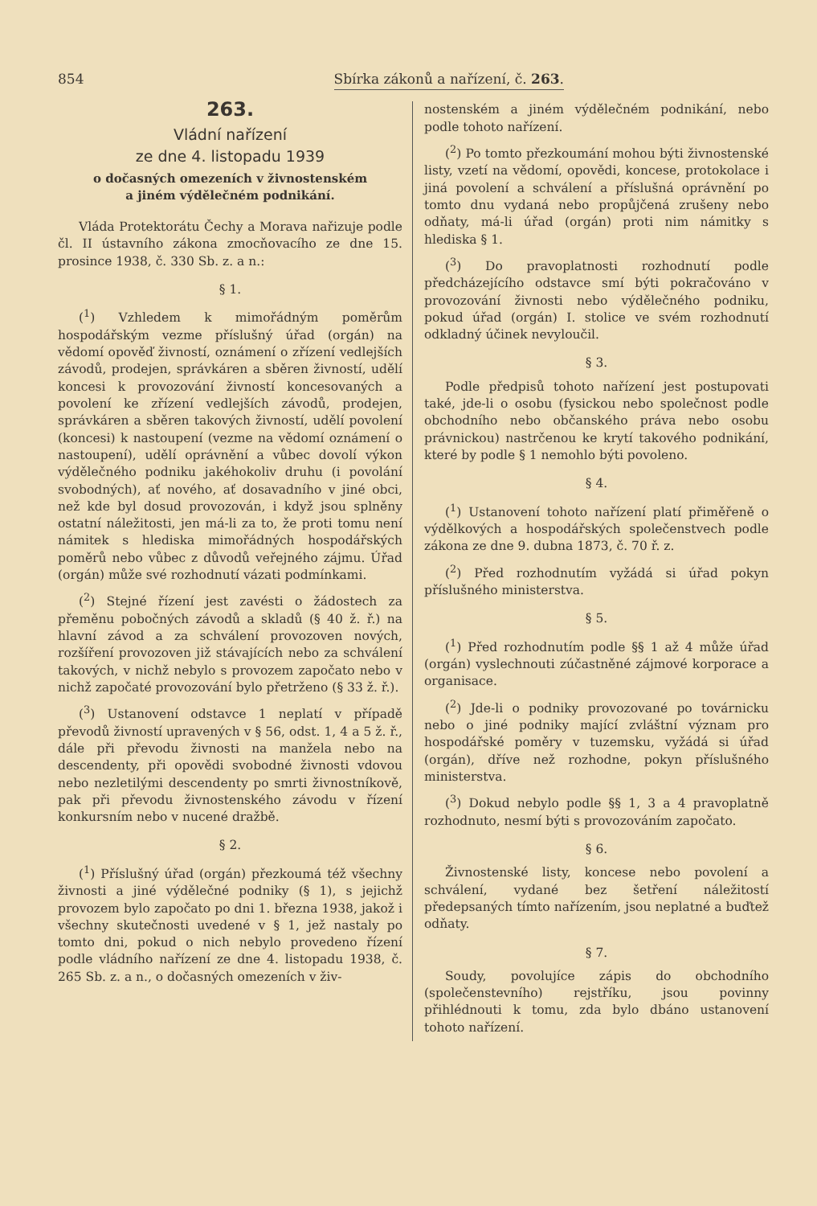854 Sbírka zákonů a nařízení, č. 263.
263.
Vládní nařízení
ze dne 4. listopadu 1939
o dočasných omezeních v živnostenském
a jiném výdělečném podnikání.
Vláda Protektorátu Čechy a Morava nařizuje podle čl. II ústavního zákona zmocňovacího ze dne 15. prosince 1938, č. 330 Sb. z. a n.:
§ 1.
(<sup>1</sup>) Vzhledem k mimořádným poměrům hospodářským vezme příslušný úřad (orgán) na vědomí opověď živností, oznámení o zřízení vedlejších závodů, prodejen, správkáren a sběren živností, udělí koncesi k provozování živností koncesovaných a povolení ke zřízení vedlejších závodů, prodejen, správkáren a sběren takových živností, udělí povolení (koncesi) k nastoupení (vezme na vědomí oznámení o nastoupení), udělí oprávnění a vůbec dovolí výkon výdělečného podniku jakéhokoliv druhu (i povolání svobodných), ať nového, ať dosavadního v jiné obci, než kde byl dosud provozován, i když jsou splněny ostatní náležitosti, jen má-li za to, že proti tomu není námitek s hlediska mimořádných hospodářských poměrů nebo vůbec z důvodů veřejného zájmu. Úřad (orgán) může své rozhodnutí vázati podmínkami.
(<sup>2</sup>) Stejné řízení jest zavésti o žádostech za přeměnu pobočných závodů a skladů (§ 40 ž. ř.) na hlavní závod a za schválení provozoven nových, rozšíření provozoven již stávajících nebo za schválení takových, v nichž nebylo s provozem započato nebo v nichž započaté provozování bylo přetrženo (§ 33 ž. ř.).
(<sup>3</sup>) Ustanovení odstavce 1 neplatí v případě převodů živností upravených v § 56, odst. 1, 4 a 5 ž. ř., dále při převodu živnosti na manžela nebo na descendenty, při opovědi svobodné živnosti vdovou nebo nezletilými descendenty po smrti živnostníkově, pak při převodu živnostenského závodu v řízení konkursním nebo v nucené dražbě.
§ 2.
(<sup>1</sup>) Příslušný úřad (orgán) přezkoumá též všechny živnosti a jiné výdělečné podniky (§ 1), s jejichž provozem bylo započato po dni 1. března 1938, jakož i všechny skutečnosti uvedené v § 1, jež nastaly po tomto dni, pokud o nich nebylo provedeno řízení podle vládního nařízení ze dne 4. listopadu 1938, č. 265 Sb. z. a n., o dočasných omezeních v živ-
nostenském a jiném výdělečném podnikání, nebo podle tohoto nařízení.
(<sup>2</sup>) Po tomto přezkoumání mohou býti živnostenské listy, vzetí na vědomí, opovědi, koncese, protokolace i jiná povolení a schválení a příslušná oprávnění po tomto dnu vydaná nebo propůjčená zrušeny nebo odňaty, má-li úřad (orgán) proti nim námitky s hlediska § 1.
(<sup>3</sup>) Do pravoplatnosti rozhodnutí podle předcházejícího odstavce smí býti pokračováno v provozování živnosti nebo výdělečného podniku, pokud úřad (orgán) I. stolice ve svém rozhodnutí odkladný účinek nevyloučil.
§ 3.
Podle předpisů tohoto nařízení jest postupovati také, jde-li o osobu (fysickou nebo společnost podle obchodního nebo občanského práva nebo osobu právnickou) nastrčenou ke krytí takového podnikání, které by podle § 1 nemohlo býti povoleno.
§ 4.
(<sup>1</sup>) Ustanovení tohoto nařízení platí přiměřeně o výdělkových a hospodářských společenstvech podle zákona ze dne 9. dubna 1873, č. 70 ř. z.
(<sup>2</sup>) Před rozhodnutím vyžádá si úřad pokyn příslušného ministerstva.
§ 5.
(<sup>1</sup>) Před rozhodnutím podle §§ 1 až 4 může úřad (orgán) vyslechnouti zúčastněné zájmové korporace a organisace.
(<sup>2</sup>) Jde-li o podniky provozované po továrnicku nebo o jiné podniky mající zvláštní význam pro hospodářské poměry v tuzemsku, vyžádá si úřad (orgán), dříve než rozhodne, pokyn příslušného ministerstva.
(<sup>3</sup>) Dokud nebylo podle §§ 1, 3 a 4 pravoplatně rozhodnuto, nesmí býti s provozováním započato.
§ 6.
Živnostenské listy, koncese nebo povolení a schválení, vydané bez šetření náležitostí předepsaných tímto nařízením, jsou neplatné a buďtež odňaty.
§ 7.
Soudy, povolujíce zápis do obchodního (společenstevního) rejstříku, jsou povinny přihlédnouti k tomu, zda bylo dbáno ustanovení tohoto nařízení.